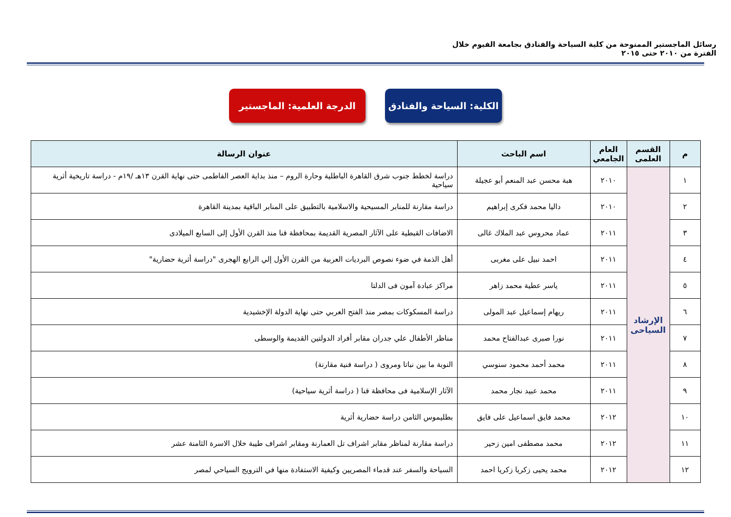رسائل الماجستير الممنوحة من كلية السياحة والفنادق بجامعة الفيوم خلال الفترة من ٢٠١٠ حتى ٢٠١٥
الكلية: السياحة والفنادق
الدرجة العلمية: الماجستير
| م | القسم العلمى | العام الجامعي | اسم الباحث | عنوان الرسالة |
| --- | --- | --- | --- | --- |
| ١ | الإرشاد السياحى | ٢٠١٠ | هبة محسن عبد المنعم أبو عجيلة | دراسة لخطط جنوب شرق القاهرة الباطلية وحارة الروم – منذ بداية العصر الفاطمى حتى نهاية القرن ١٣هـ /١٩م - دراسة تاريخية أثرية سياحية |
| ٢ | | ٢٠١٠ | داليا محمد فكرى إبراهيم | دراسة مقارنة للمنابر المسيحية والاسلامية بالتطبيق على المنابر الباقية بمدينة القاهرة |
| ٣ | | ٢٠١١ | عماد محروس عبد الملاك غالى | الاضافات القبطية على الآثار المصرية القديمة بمحافظة قنا منذ القرن الأول إلى السابع الميلادى |
| ٤ | | ٢٠١١ | احمد نبيل على مغربى | أهل الذمة في ضوء نصوص البرديات العربية من القرن الأول إلي الرابع الهجرى "دراسة أثرية حضارية" |
| ٥ | | ٢٠١١ | ياسر عطية محمد زاهر | مراكز عبادة آمون فى الدلتا |
| ٦ | | ٢٠١١ | ريهام إسماعيل عبد المولى | دراسة المسكوكات بمصر منذ الفتح العربي حتى نهاية الدولة الإخشيدية |
| ٧ | | ٢٠١١ | نورا صبرى عبدالفتاح محمد | مناظر الأطفال علي جدران مقابر أفراد الدولتين القديمة والوسطى |
| ٨ | | ٢٠١١ | محمد أحمد محمود سنوسي | النوبة ما بين نباتا ومروى ( دراسة فنية مقارنة) |
| ٩ | | ٢٠١١ | محمد عبيد نجار محمد | الآثار الإسلامية فى محافظة قنا ( دراسة أثرية سياحية) |
| ١٠ | | ٢٠١٢ | محمد فايق اسماعيل على فايق | بطليموس الثامن دراسة حضارية أثرية |
| ١١ | | ٢٠١٢ | محمد مصطفى امين زحير | دراسة مقارنة لمناظر مقابر اشراف تل العمارنة ومقابر اشراف طيبة خلال الاسرة الثامنة عشر |
| ١٢ | | ٢٠١٢ | محمد يحيى زكريا زكريا احمد | السياحة والسفر عند قدماء المصريين وكيفية الاستفادة منها في الترويج السياحي لمصر |